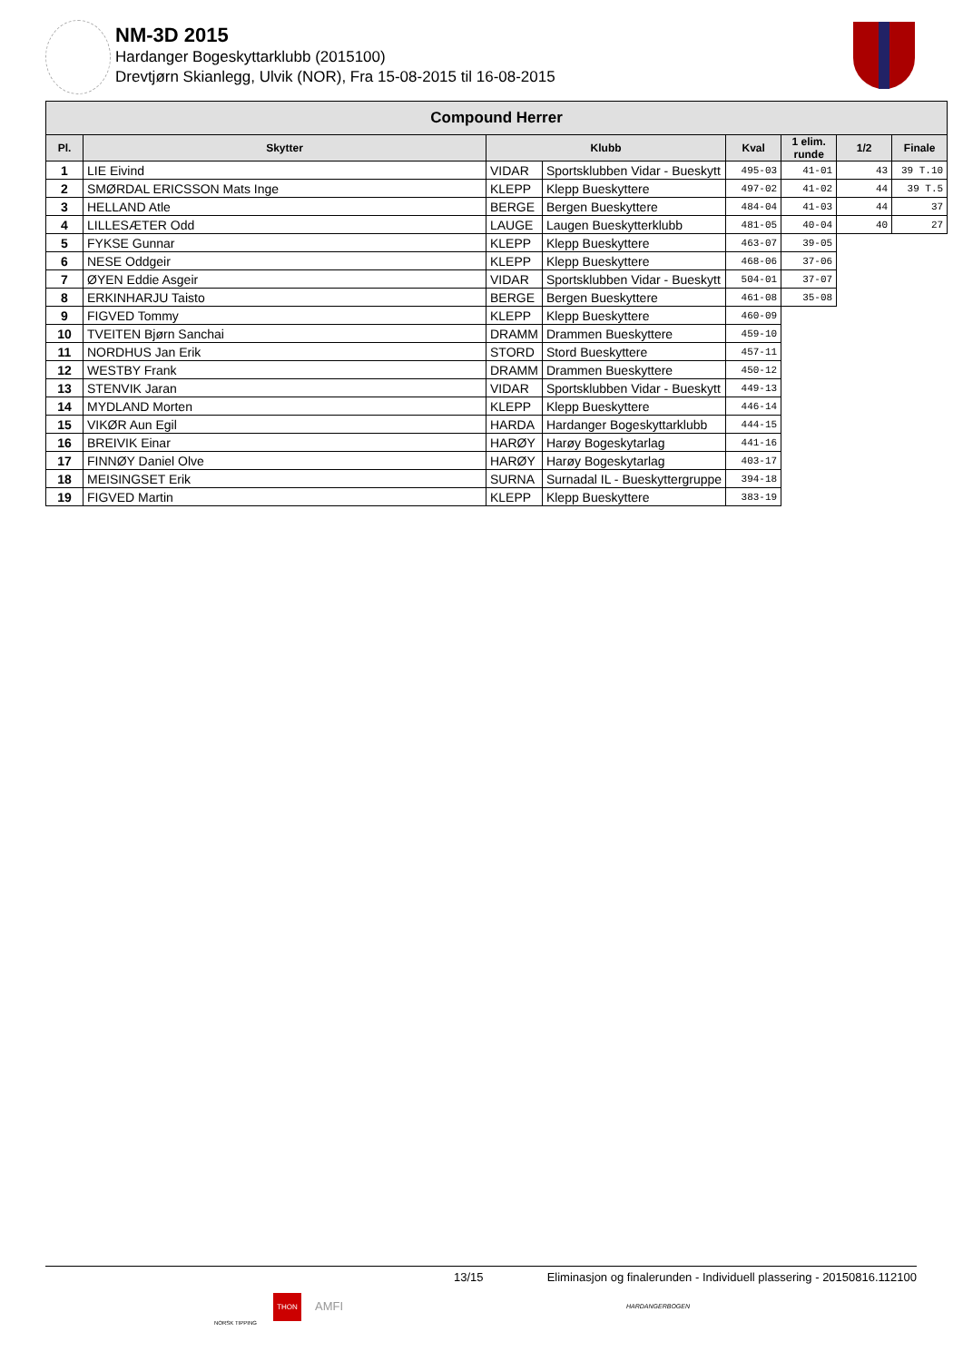NM-3D 2015
Hardanger Bogeskyttarklubb (2015100)
Drevtjørn Skianlegg, Ulvik (NOR), Fra 15-08-2015 til 16-08-2015
| Compound Herrer | | | | | | | |
| --- | --- | --- | --- | --- | --- | --- | --- |
| Pl. | Skytter | Klubb | | Kval | 1 elim. runde | 1/2 | Finale |
| 1 | LIE Eivind | VIDAR | Sportsklubben Vidar - Bueskytt | 495-03 | 41-01 | 43 | 39 T.10 |
| 2 | SMØRDAL ERICSSON Mats Inge | KLEPP | Klepp Bueskyttere | 497-02 | 41-02 | 44 | 39 T.5 |
| 3 | HELLAND Atle | BERGE | Bergen Bueskyttere | 484-04 | 41-03 | 44 | 37 |
| 4 | LILLESÆTER Odd | LAUGE | Laugen Bueskytterklubb | 481-05 | 40-04 | 40 | 27 |
| 5 | FYKSE Gunnar | KLEPP | Klepp Bueskyttere | 463-07 | 39-05 | | |
| 6 | NESE Oddgeir | KLEPP | Klepp Bueskyttere | 468-06 | 37-06 | | |
| 7 | ØYEN Eddie Asgeir | VIDAR | Sportsklubben Vidar - Bueskytt | 504-01 | 37-07 | | |
| 8 | ERKINHARJU Taisto | BERGE | Bergen Bueskyttere | 461-08 | 35-08 | | |
| 9 | FIGVED Tommy | KLEPP | Klepp Bueskyttere | 460-09 | | | |
| 10 | TVEITEN Bjørn Sanchai | DRAMM | Drammen Bueskyttere | 459-10 | | | |
| 11 | NORDHUS Jan Erik | STORD | Stord Bueskyttere | 457-11 | | | |
| 12 | WESTBY Frank | DRAMM | Drammen Bueskyttere | 450-12 | | | |
| 13 | STENVIK Jaran | VIDAR | Sportsklubben Vidar - Bueskytt | 449-13 | | | |
| 14 | MYDLAND Morten | KLEPP | Klepp Bueskyttere | 446-14 | | | |
| 15 | VIKØR Aun Egil | HARDA | Hardanger Bogeskyttarklubb | 444-15 | | | |
| 16 | BREIVIK Einar | HARØY | Harøy Bogeskytarlag | 441-16 | | | |
| 17 | FINNØY Daniel Olve | HARØY | Harøy Bogeskytarlag | 403-17 | | | |
| 18 | MEISINGSET Erik | SURNA | Surnadal IL - Bueskyttergruppe | 394-18 | | | |
| 19 | FIGVED Martin | KLEPP | Klepp Bueskyttere | 383-19 | | | |
13/15 Eliminasjon og finalerunden - Individuell plassering - 20150816.112100
NORSK TIPPING
THON
AMFI HARDANGERBOGEN